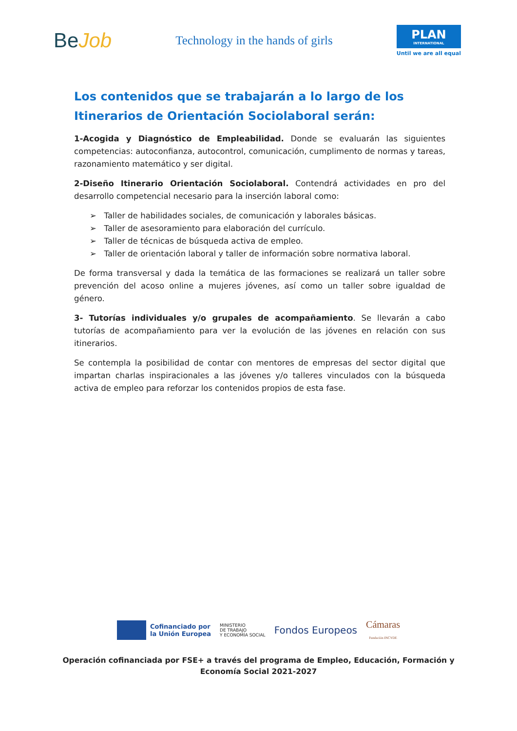BeJob
Technology in the hands of girls
PLAN
INTERNATIONAL
Until we are all equal
Los contenidos que se trabajarán a lo largo de los Itinerarios de Orientación Sociolaboral serán:
1-Acogida y Diagnóstico de Empleabilidad. Donde se evaluarán las siguientes competencias: autoconfianza, autocontrol, comunicación, cumplimento de normas y tareas, razonamiento matemático y ser digital.
2-Diseño Itinerario Orientación Sociolaboral. Contendrá actividades en pro del desarrollo competencial necesario para la inserción laboral como:
➢ Taller de habilidades sociales, de comunicación y laborales básicas.
➢ Taller de asesoramiento para elaboración del currículo.
➢ Taller de técnicas de búsqueda activa de empleo.
➢ Taller de orientación laboral y taller de información sobre normativa laboral.
De forma transversal y dada la temática de las formaciones se realizará un taller sobre prevención del acoso online a mujeres jóvenes, así como un taller sobre igualdad de género.
3- Tutorías individuales y/o grupales de acompañamiento. Se llevarán a cabo tutorías de acompañamiento para ver la evolución de las jóvenes en relación con sus itinerarios.
Se contempla la posibilidad de contar con mentores de empresas del sector digital que impartan charlas inspiracionales a las jóvenes y/o talleres vinculados con la búsqueda activa de empleo para reforzar los contenidos propios de esta fase.
Cofinanciado por
la Unión Europea
MINISTERIO
DE TRABAJO
Y ECONOMÍA SOCIAL
Fondos Europeos
Cámaras
Fundación INCYDE
Operación cofinanciada por FSE+ a través del programa de Empleo, Educación, Formación y
Economía Social 2021-2027